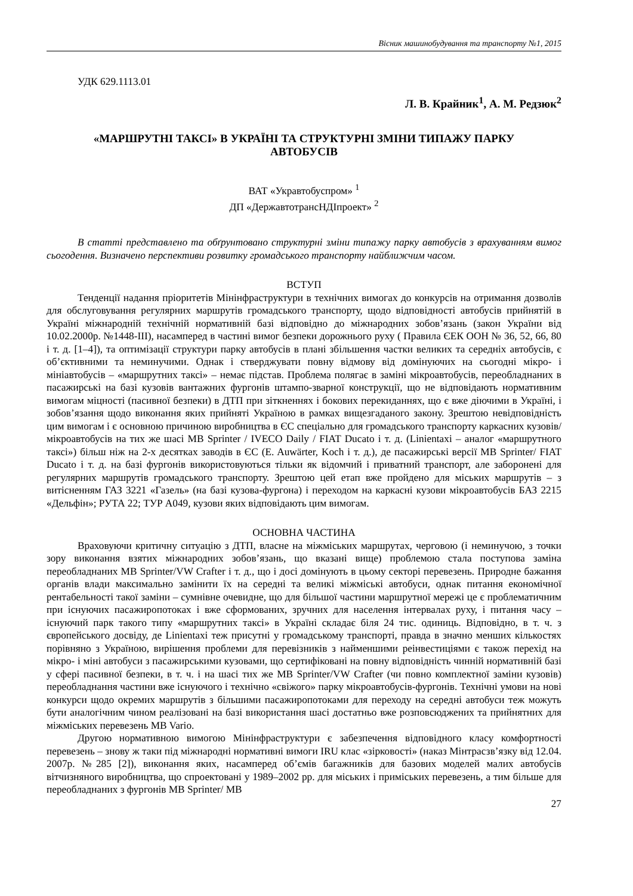Вісник машинобудування та транспорту №1, 2015
УДК 629.1113.01
Л. В. Крайник<sup>1</sup>, А. М. Редзюк<sup>2</sup>
«МАРШРУТНІ ТАКСІ» В УКРАЇНІ ТА СТРУКТУРНІ ЗМІНИ ТИПАЖУ ПАРКУ АВТОБУСІВ
ВАТ «Укравтобуспром» <sup>1</sup>
ДП «ДержавтотрансНДІпроект» <sup>2</sup>
В статті представлено та обґрунтовано структурні зміни типажу парку автобусів з врахуванням вимог сьогодення. Визначено перспективи розвитку громадського транспорту найближчим часом.
ВСТУП
Тенденції надання пріоритетів Мінінфраструктури в технічних вимогах до конкурсів на отримання дозволів для обслуговування регулярних маршрутів громадського транспорту, щодо відповідності автобусів прийнятій в Україні міжнародній технічній нормативній базі відповідно до міжнародних зобов’язань (закон України від 10.02.2000р. №1448-III), насамперед в частині вимог безпеки дорожнього руху ( Правила ЄЕК ООН № 36, 52, 66, 80 і т. д. [1–4]), та оптимізації структури парку автобусів в плані збільшення частки великих та середніх автобусів, є об’єктивними та неминучими. Однак і стверджувати повну відмову від домінуючих на сьогодні мікро- і мініавтобусів – «маршрутних таксі» – немає підстав. Проблема полягає в заміні мікроавтобусів, переобладнаних в пасажирські на базі кузовів вантажних фургонів штампо-зварної конструкції, що не відповідають нормативним вимогам міцності (пасивної безпеки) в ДТП при зіткненнях і бокових перекиданнях, що є вже діючими в Україні, і зобов’язання щодо виконання яких прийняті Україною в рамках вищезгаданого закону. Зрештою невідповідність цим вимогам і є основною причиною виробництва в ЄС спеціально для громадського транспорту каркасних кузовів/мікроавтобусів на тих же шасі MB Sprinter / IVECO Daily / FIAT Ducato і т. д. (Linientaxi – аналог «маршрутного таксі») більш ніж на 2-х десятках заводів в ЄС (E. Auwärter, Koch і т. д.), де пасажирські версії MB Sprinter/ FIAT Ducato і т. д. на базі фургонів використовуються тільки як відомчий і приватний транспорт, але заборонені для регулярних маршрутів громадського транспорту. Зрештою цей етап вже пройдено для міських маршрутів – з витісненням ГАЗ 3221 «Газель» (на базі кузова-фургона) і переходом на каркасні кузови мікроавтобусів БАЗ 2215 «Дельфін»; РУТА 22; ТУР А049, кузови яких відповідають цим вимогам.
ОСНОВНА ЧАСТИНА
Враховуючи критичну ситуацію з ДТП, власне на міжміських маршрутах, черговою (і неминучою, з точки зору виконання взятих міжнародних зобов’язань, що вказані вище) проблемою стала поступова заміна переобладнаних MB Sprinter/VW Crafter і т. д., що і досі домінують в цьому секторі перевезень. Природне бажання органів влади максимально замінити їх на середні та великі міжміські автобуси, однак питання економічної рентабельності такої заміни – сумнівне очевидне, що для більшої частини маршрутної мережі це є проблематичним при існуючих пасажиропотоках і вже сформованих, зручних для населення інтервалах руху, і питання часу – існуючий парк такого типу «маршрутних таксі» в Україні складає біля 24 тис. одиниць. Відповідно, в т. ч. з європейського досвіду, де Linientaxi теж присутні у громадському транспорті, правда в значно менших кількостях порівняно з Україною, вирішення проблеми для перевізників з найменшими реінвестиціями є також перехід на мікро- і міні автобуси з пасажирськими кузовами, що сертифіковані на повну відповідність чинній нормативній базі у сфері пасивної безпеки, в т. ч. і на шасі тих же MB Sprinter/VW Crafter (чи повно комплектної заміни кузовів) переобладнання частини вже існуючого і технічно «свіжого» парку мікроавтобусів-фургонів. Технічні умови на нові конкурси щодо окремих маршрутів з більшими пасажиропотоками для переходу на середні автобуси теж можуть бути аналогічним чином реалізовані на базі використання шасі достатньо вже розповсюджених та прийнятних для міжміських перевезень MB Vario.
Другою нормативною вимогою Мінінфраструктури є забезпечення відповідного класу комфортності перевезень – знову ж таки під міжнародні нормативні вимоги IRU клас «зірковості» (наказ Мінтрасзв’язку від 12.04. 2007р. №285 [2]), виконання яких, насамперед об’ємів багажників для базових моделей малих автобусів вітчизняного виробництва, що спроектовані у 1989–2002 рр. для міських і приміських перевезень, а тим більше для переобладнаних з фургонів MB Sprinter/ MB
27